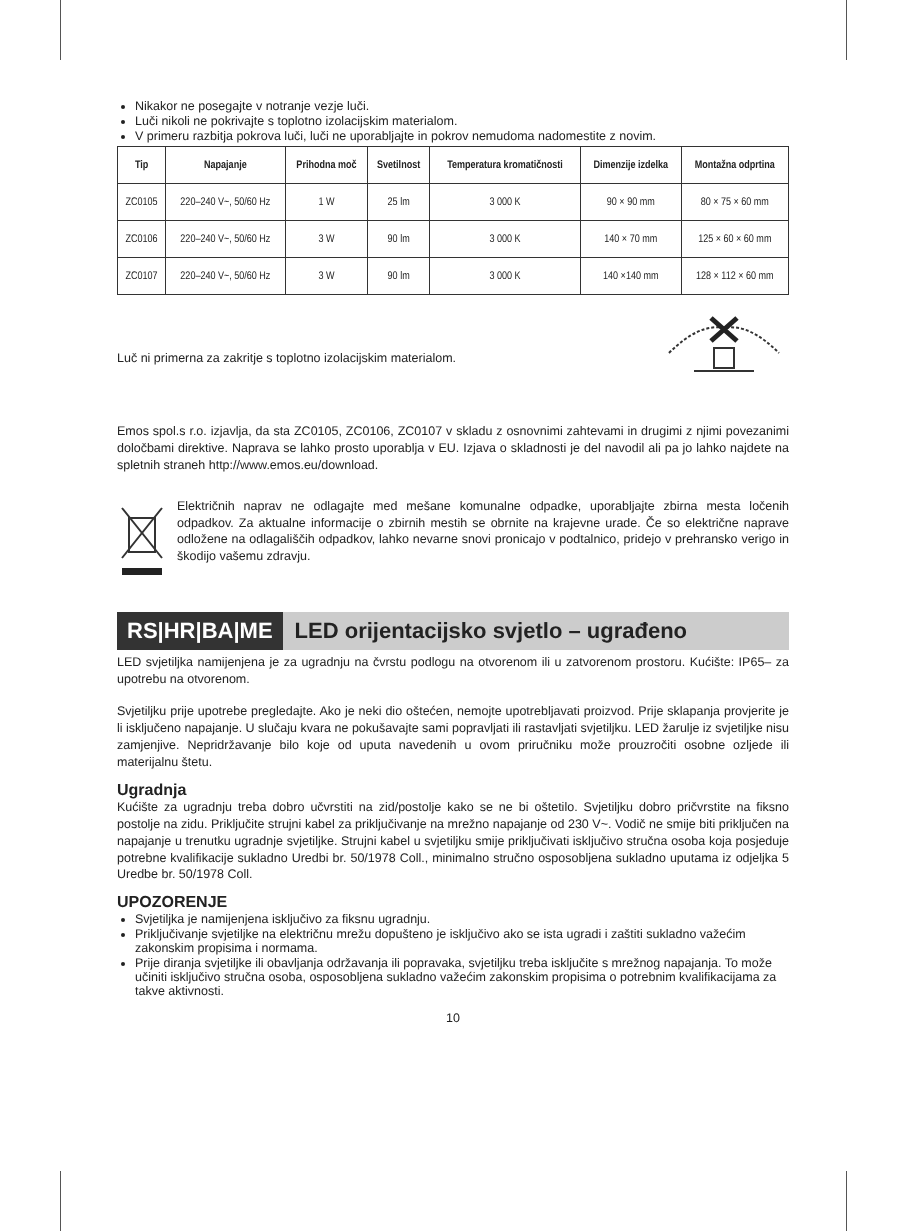Nikakor ne posegajte v notranje vezje luči.
Luči nikoli ne pokrivajte s toplotno izolacijskim materialom.
V primeru razbitja pokrova luči, luči ne uporabljajte in pokrov nemudoma nadomestite z novim.
| Tip | Napajanje | Prihodna moč | Svetilnost | Temperatura kromatičnosti | Dimenzije izdelka | Montažna odprtina |
| --- | --- | --- | --- | --- | --- | --- |
| ZC0105 | 220–240 V~, 50/60 Hz | 1 W | 25 lm | 3 000 K | 90 × 90 mm | 80 × 75 × 60 mm |
| ZC0106 | 220–240 V~, 50/60 Hz | 3 W | 90 lm | 3 000 K | 140 × 70 mm | 125 × 60 × 60 mm |
| ZC0107 | 220–240 V~, 50/60 Hz | 3 W | 90 lm | 3 000 K | 140 ×140 mm | 128 × 112 × 60 mm |
Luč ni primerna za zakritje s toplotno izolacijskim materialom.
Emos spol.s r.o. izjavlja, da sta ZC0105, ZC0106, ZC0107 v skladu z osnovnimi zahtevami in drugimi z njimi povezanimi določbami direktive. Naprava se lahko prosto uporablja v EU. Izjava o skladnosti je del navodil ali pa jo lahko najdete na spletnih straneh http://www.emos.eu/download.
Električnih naprav ne odlagajte med mešane komunalne odpadke, uporabljajte zbirna mesta ločenih odpadkov. Za aktualne informacije o zbirnih mestih se obrnite na krajevne urade. Če so električne naprave odložene na odlagališčih odpadkov, lahko nevarne snovi pronicajo v podtalnico, pridejo v prehransko verigo in škodijo vašemu zdravju.
RS|HR|BA|ME LED orijentacijsko svjetlo – ugrađeno
LED svjetiljka namijenjena je za ugradnju na čvrstu podlogu na otvorenom ili u zatvorenom prostoru. Kućište: IP65– za upotrebu na otvorenom.
Svjetiljku prije upotrebe pregledajte. Ako je neki dio oštećen, nemojte upotrebljavati proizvod. Prije sklapanja provjerite je li isključeno napajanje. U slučaju kvara ne pokušavajte sami popravljati ili rastavljati svjetiljku. LED žarulje iz svjetiljke nisu zamjenjive. Nepridržavanje bilo koje od uputa navedenih u ovom priručniku može prouzročiti osobne ozljede ili materijalnu štetu.
Ugradnja
Kućište za ugradnju treba dobro učvrstiti na zid/postolje kako se ne bi oštetilo. Svjetiljku dobro pričvrstite na fiksno postolje na zidu. Priključite strujni kabel za priključivanje na mrežno napajanje od 230 V~. Vodič ne smije biti priključen na napajanje u trenutku ugradnje svjetiljke. Strujni kabel u svjetiljku smije priključivati isključivo stručna osoba koja posjeduje potrebne kvalifikacije sukladno Uredbi br. 50/1978 Coll., minimalno stručno osposobljena sukladno uputama iz odjeljka 5 Uredbe br. 50/1978 Coll.
UPOZORENJE
Svjetiljka je namijenjena isključivo za fiksnu ugradnju.
Priključivanje svjetiljke na električnu mrežu dopušteno je isključivo ako se ista ugradi i zaštiti sukladno važećim zakonskim propisima i normama.
Prije diranja svjetiljke ili obavljanja održavanja ili popravaka, svjetiljku treba isključite s mrežnog napajanja. To može učiniti isključivo stručna osoba, osposobljena sukladno važećim zakonskim propisima o potrebnim kvalifikacijama za takve aktivnosti.
10